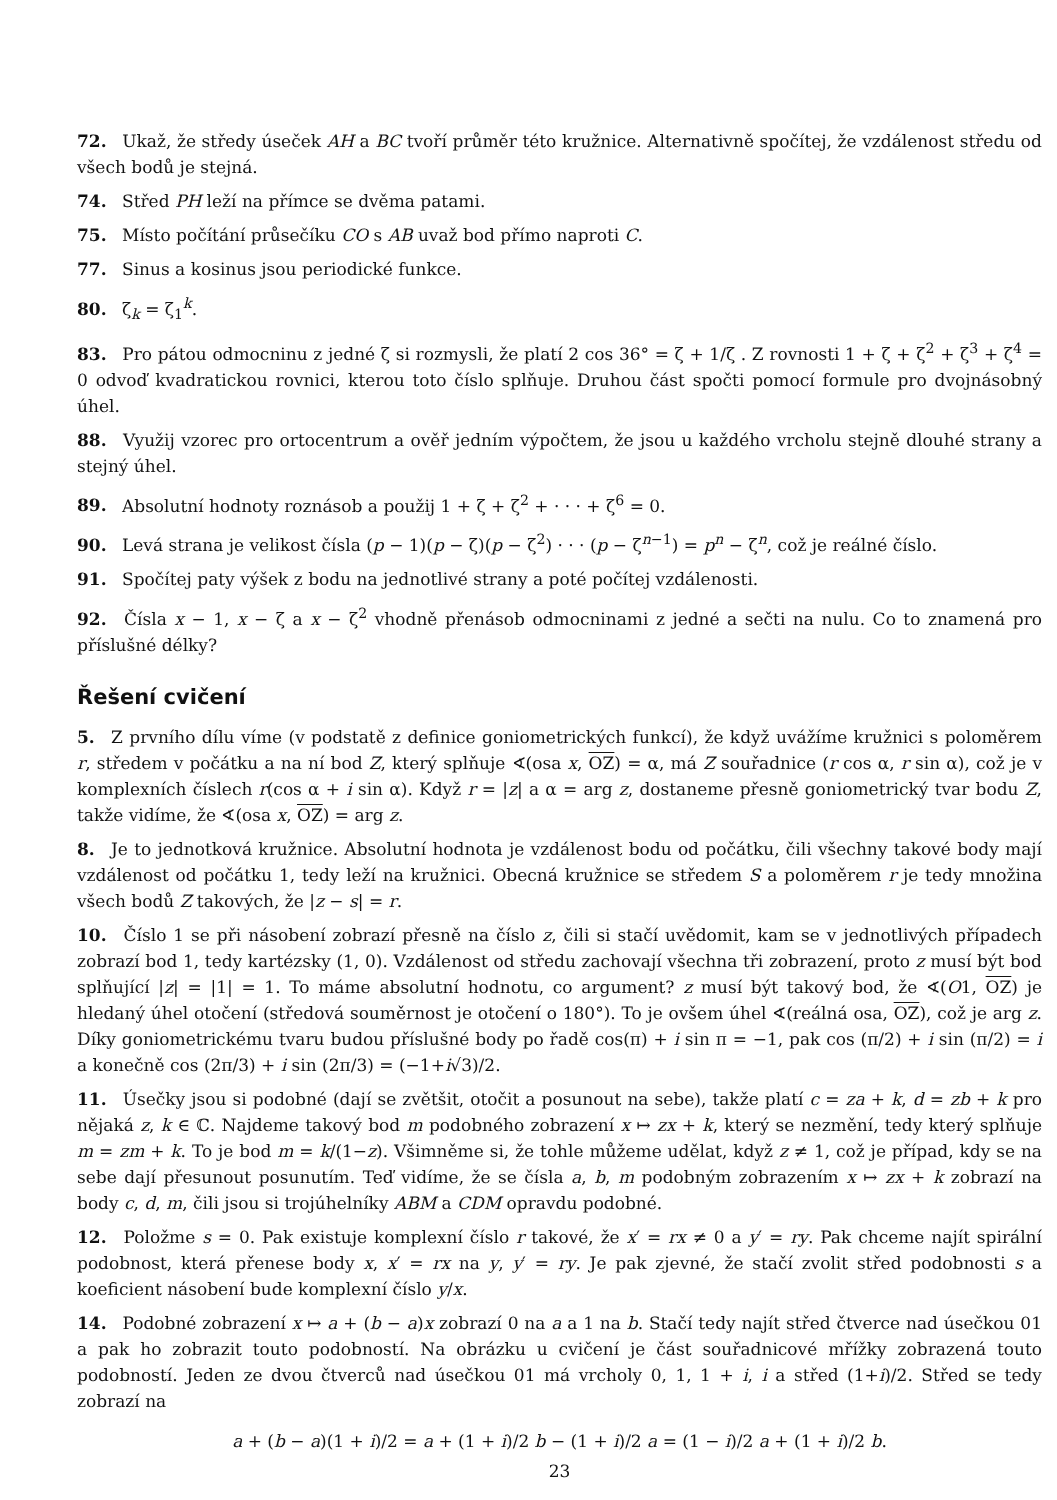72. Ukaž, že středy úseček AH a BC tvoří průměr této kružnice. Alternativně spočítej, že vzdálenost středu od všech bodů je stejná.
74. Střed PH leží na přímce se dvěma patami.
75. Místo počítání průsečíku CO s AB uvaž bod přímo naproti C.
77. Sinus a kosinus jsou periodické funkce.
80. ζ<sub>k</sub> = ζ<sub>1</sub><sup>k</sup>.
83. Pro pátou odmocninu z jedné ζ si rozmysli, že platí 2 cos 36° = ζ + 1/ζ . Z rovnosti 1 + ζ + ζ<sup>2</sup> + ζ<sup>3</sup> + ζ<sup>4</sup> = 0 odvoď kvadratickou rovnici, kterou toto číslo splňuje. Druhou část spočti pomocí formule pro dvojnásobný úhel.
88. Využij vzorec pro ortocentrum a ověř jedním výpočtem, že jsou u každého vrcholu stejně dlouhé strany a stejný úhel.
89. Absolutní hodnoty roznásob a použij 1 + ζ + ζ<sup>2</sup> + · · · + ζ<sup>6</sup> = 0.
90. Levá strana je velikost čísla (p − 1)(p − ζ)(p − ζ<sup>2</sup>) · · · (p − ζ<sup>n−1</sup>) = p<sup>n</sup> − ζ<sup>n</sup>, což je reálné číslo.
91. Spočítej paty výšek z bodu na jednotlivé strany a poté počítej vzdálenosti.
92. Čísla x − 1, x − ζ a x − ζ<sup>2</sup> vhodně přenásob odmocninami z jedné a sečti na nulu. Co to znamená pro příslušné délky?
Řešení cvičení
5. Z prvního dílu víme (v podstatě z definice goniometrických funkcí), že když uvážíme kružnici s poloměrem r, středem v počátku a na ní bod Z, který splňuje ∢(osa x, OZ) = α, má Z souřadnice (r cos α, r sin α), což je v komplexních číslech r(cos α + i sin α). Když r = |z| a α = arg z, dostaneme přesně goniometrický tvar bodu Z, takže vidíme, že ∢(osa x, OZ) = arg z.
8. Je to jednotková kružnice. Absolutní hodnota je vzdálenost bodu od počátku, čili všechny takové body mají vzdálenost od počátku 1, tedy leží na kružnici. Obecná kružnice se středem S a poloměrem r je tedy množina všech bodů Z takových, že |z − s| = r.
10. Číslo 1 se při násobení zobrazí přesně na číslo z, čili si stačí uvědomit, kam se v jednotlivých případech zobrazí bod 1, tedy kartézsky (1, 0). Vzdálenost od středu zachovají všechna tři zobrazení, proto z musí být bod splňující |z| = |1| = 1. To máme absolutní hodnotu, co argument? z musí být takový bod, že ∢(O1, OZ) je hledaný úhel otočení (středová souměrnost je otočení o 180°). To je ovšem úhel ∢(reálná osa, OZ), což je arg z. Díky goniometrickému tvaru budou příslušné body po řadě cos(π) + i sin π = −1, pak cos (π/2) + i sin (π/2) = i a konečně cos (2π/3) + i sin (2π/3) = (−1+i√3)/2.
11. Úsečky jsou si podobné (dají se zvětšit, otočit a posunout na sebe), takže platí c = za + k, d = zb + k pro nějaká z, k ∈ ℂ. Najdeme takový bod m podobného zobrazení x ↦ zx + k, který se nezmění, tedy který splňuje m = zm + k. To je bod m = k/(1−z). Všimněme si, že tohle můžeme udělat, když z ≠ 1, což je případ, kdy se na sebe dají přesunout posunutím. Teď vidíme, že se čísla a, b, m podobným zobrazením x ↦ zx + k zobrazí na body c, d, m, čili jsou si trojúhelníky ABM a CDM opravdu podobné.
12. Položme s = 0. Pak existuje komplexní číslo r takové, že x′ = rx ≠ 0 a y′ = ry. Pak chceme najít spirální podobnost, která přenese body x, x′ = rx na y, y′ = ry. Je pak zjevné, že stačí zvolit střed podobnosti s a koeficient násobení bude komplexní číslo y/x.
14. Podobné zobrazení x ↦ a + (b − a)x zobrazí 0 na a a 1 na b. Stačí tedy najít střed čtverce nad úsečkou 01 a pak ho zobrazit touto podobností. Na obrázku u cvičení je část souřadnicové mřížky zobrazená touto podobností. Jeden ze dvou čtverců nad úsečkou 01 má vrcholy 0, 1, 1 + i, i a střed (1+i)/2. Střed se tedy zobrazí na
a + (b − a)(1 + i)/2 = a + (1 + i)/2 b − (1 + i)/2 a = (1 − i)/2 a + (1 + i)/2 b.
23